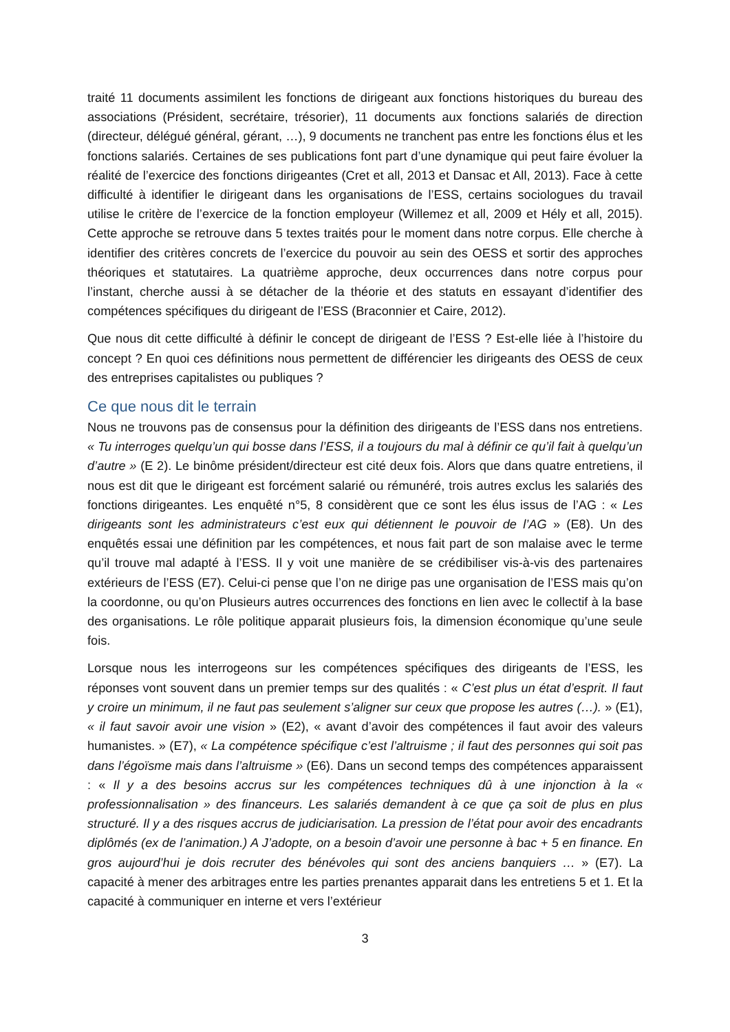traité 11 documents assimilent les fonctions de dirigeant aux fonctions historiques du bureau des associations (Président, secrétaire, trésorier), 11 documents aux fonctions salariés de direction (directeur, délégué général, gérant, …), 9 documents ne tranchent pas entre les fonctions élus et les fonctions salariés. Certaines de ses publications font part d’une dynamique qui peut faire évoluer la réalité de l’exercice des fonctions dirigeantes (Cret et all, 2013 et Dansac et All, 2013). Face à cette difficulté à identifier le dirigeant dans les organisations de l’ESS, certains sociologues du travail utilise le critère de l’exercice de la fonction employeur (Willemez et all, 2009 et Hély et all, 2015). Cette approche se retrouve dans 5 textes traités pour le moment dans notre corpus. Elle cherche à identifier des critères concrets de l’exercice du pouvoir au sein des OESS et sortir des approches théoriques et statutaires. La quatrième approche, deux occurrences dans notre corpus pour l’instant, cherche aussi à se détacher de la théorie et des statuts en essayant d’identifier des compétences spécifiques du dirigeant de l’ESS (Braconnier et Caire, 2012).
Que nous dit cette difficulté à définir le concept de dirigeant de l’ESS ? Est-elle liée à l’histoire du concept ? En quoi ces définitions nous permettent de différencier les dirigeants des OESS de ceux des entreprises capitalistes ou publiques ?
Ce que nous dit le terrain
Nous ne trouvons pas de consensus pour la définition des dirigeants de l’ESS dans nos entretiens. « Tu interroges quelqu’un qui bosse dans l’ESS, il a toujours du mal à définir ce qu’il fait à quelqu’un d’autre » (E 2). Le binôme président/directeur est cité deux fois. Alors que dans quatre entretiens, il nous est dit que le dirigeant est forcément salarié ou rémunéré, trois autres exclus les salariés des fonctions dirigeantes. Les enquêté n°5, 8 considèrent que ce sont les élus issus de l’AG : « Les dirigeants sont les administrateurs c’est eux qui détiennent le pouvoir de l’AG » (E8). Un des enquêtés essai une définition par les compétences, et nous fait part de son malaise avec le terme qu’il trouve mal adapté à l’ESS. Il y voit une manière de se crédibiliser vis-à-vis des partenaires extérieurs de l’ESS (E7). Celui-ci pense que l’on ne dirige pas une organisation de l’ESS mais qu’on la coordonne, ou qu’on Plusieurs autres occurrences des fonctions en lien avec le collectif à la base des organisations. Le rôle politique apparait plusieurs fois, la dimension économique qu’une seule fois.
Lorsque nous les interrogeons sur les compétences spécifiques des dirigeants de l’ESS, les réponses vont souvent dans un premier temps sur des qualités : « C’est plus un état d’esprit. Il faut y croire un minimum, il ne faut pas seulement s’aligner sur ceux que propose les autres (…). » (E1), « il faut savoir avoir une vision » (E2), « avant d’avoir des compétences il faut avoir des valeurs humanistes. » (E7), « La compétence spécifique c’est l’altruisme ; il faut des personnes qui soit pas dans l’égoïsme mais dans l’altruisme » (E6). Dans un second temps des compétences apparaissent : « Il y a des besoins accrus sur les compétences techniques dû à une injonction à la « professionnalisation » des financeurs. Les salariés demandent à ce que ça soit de plus en plus structuré. Il y a des risques accrus de judiciarisation. La pression de l’état pour avoir des encadrants diplômés (ex de l’animation.) A J’adopte, on a besoin d’avoir une personne à bac + 5 en finance. En gros aujourd’hui je dois recruter des bénévoles qui sont des anciens banquiers … » (E7). La capacité à mener des arbitrages entre les parties prenantes apparait dans les entretiens 5 et 1. Et la capacité à communiquer en interne et vers l’extérieur
3